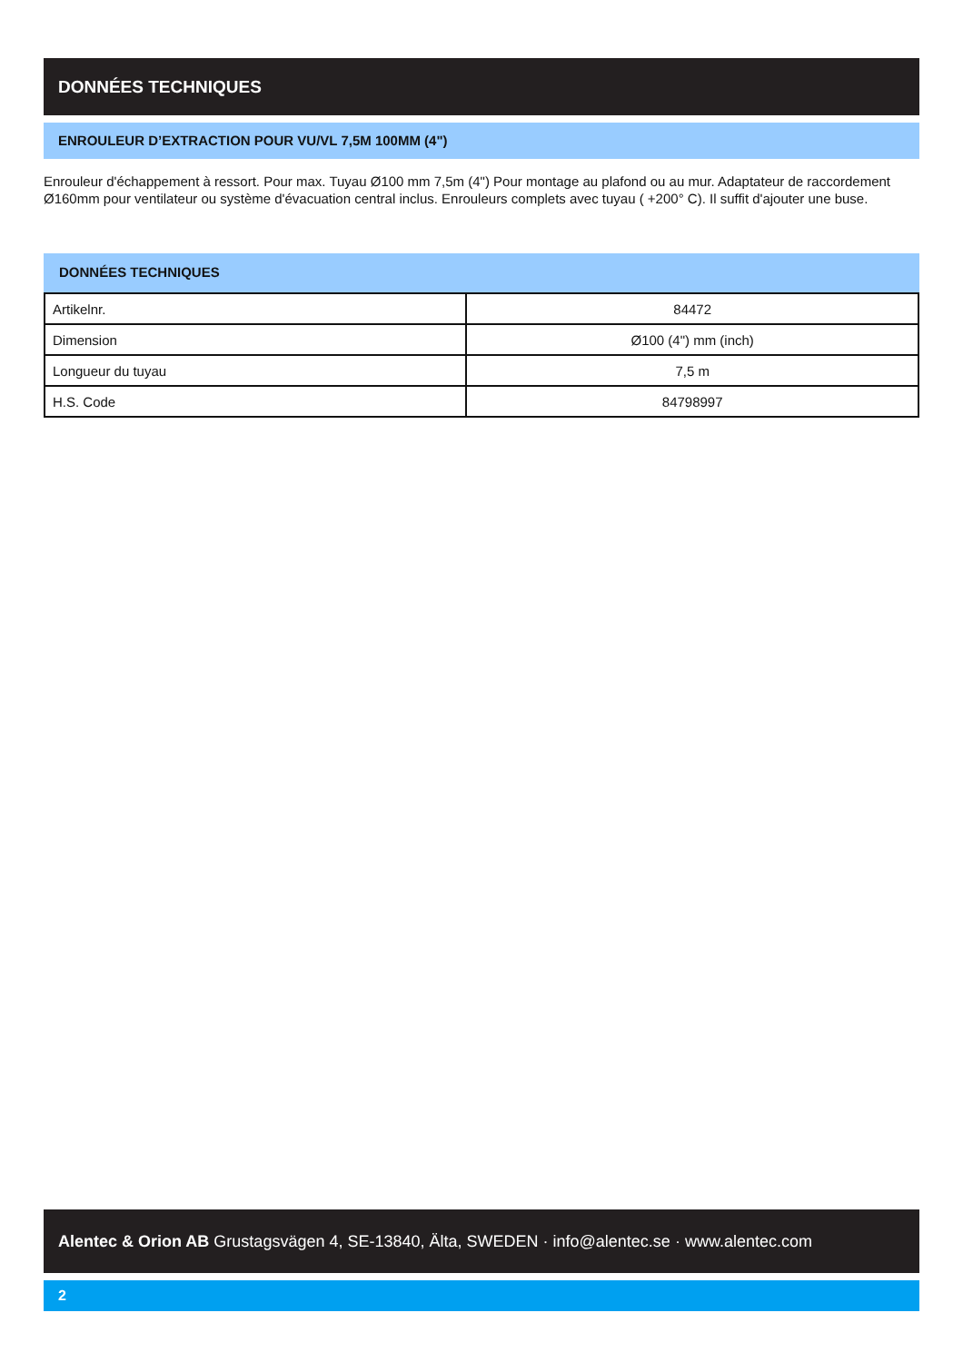DONNÉES TECHNIQUES
ENROULEUR D’EXTRACTION POUR VU/VL 7,5M 100MM (4")
Enrouleur d'échappement à ressort. Pour max. Tuyau Ø100 mm 7,5m (4") Pour montage au plafond ou au mur. Adaptateur de raccordement Ø160mm pour ventilateur ou système d'évacuation central inclus. Enrouleurs complets avec tuyau ( +200° C). Il suffit d'ajouter une buse.
DONNÉES TECHNIQUES
| Artikelnr. | 84472 |
| Dimension | Ø100 (4") mm (inch) |
| Longueur du tuyau | 7,5 m |
| H.S. Code | 84798997 |
Alentec & Orion AB Grustagsvägen 4, SE-13840, Älta, SWEDEN · info@alentec.se · www.alentec.com
2